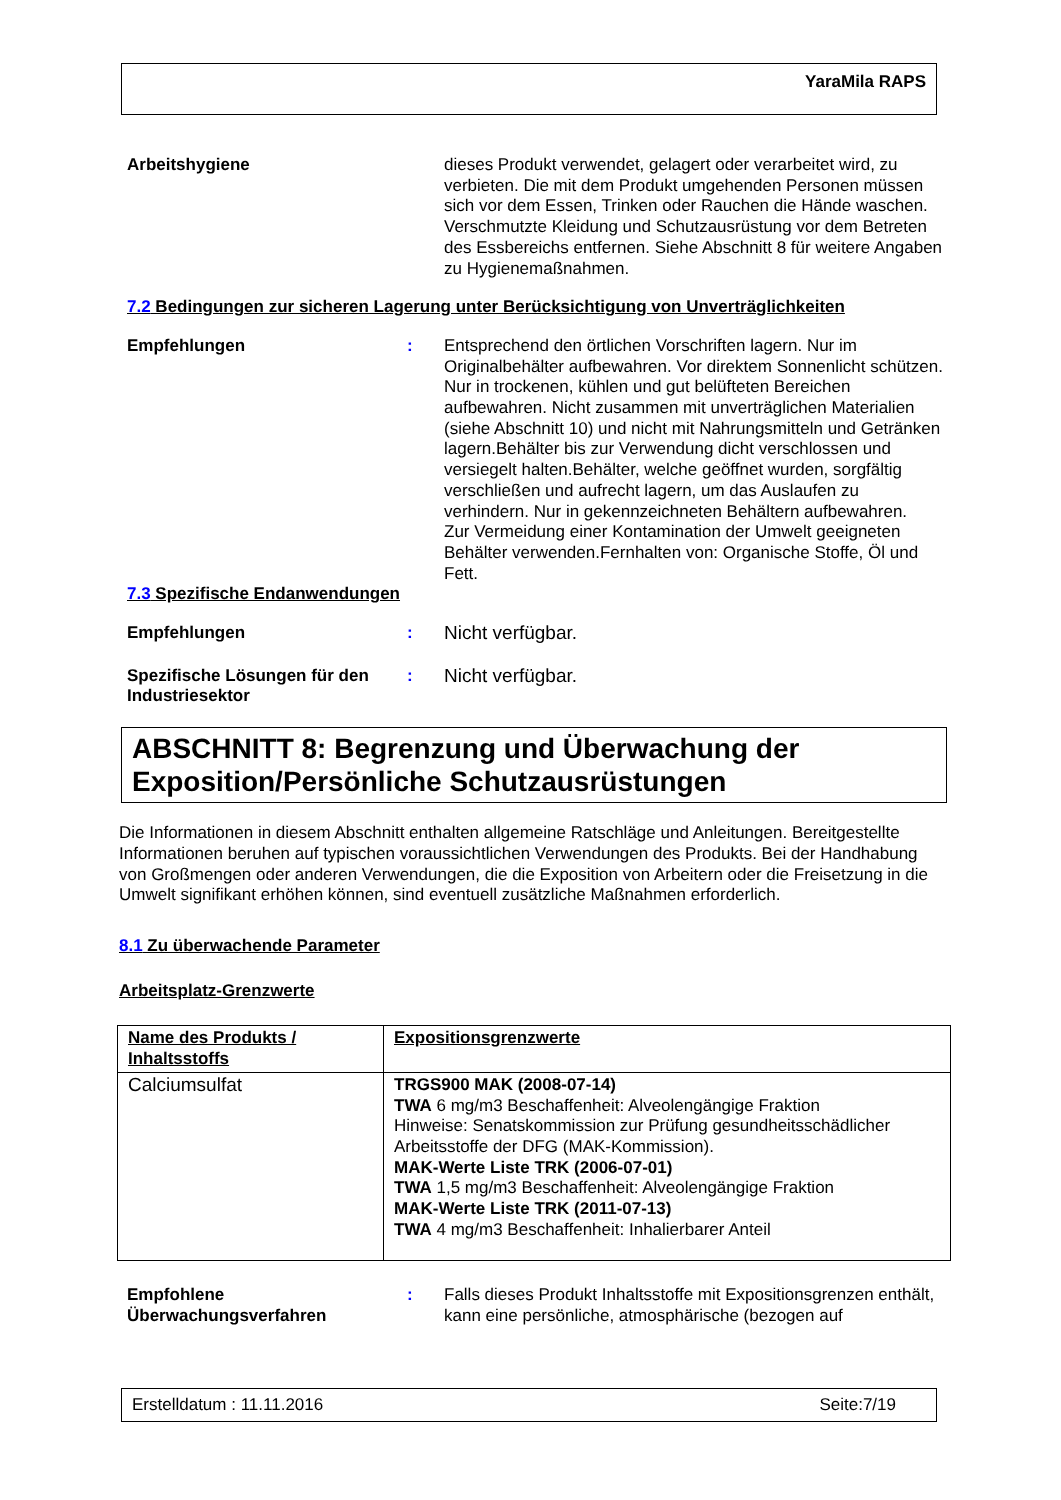YaraMila RAPS
Arbeitshygiene dieses Produkt verwendet, gelagert oder verarbeitet wird, zu verbieten. Die mit dem Produkt umgehenden Personen müssen sich vor dem Essen, Trinken oder Rauchen die Hände waschen. Verschmutzte Kleidung und Schutzausrüstung vor dem Betreten des Essbereichs entfernen. Siehe Abschnitt 8 für weitere Angaben zu Hygienemaßnahmen.
7.2 Bedingungen zur sicheren Lagerung unter Berücksichtigung von Unverträglichkeiten
Empfehlungen : Entsprechend den örtlichen Vorschriften lagern. Nur im Originalbehälter aufbewahren. Vor direktem Sonnenlicht schützen. Nur in trockenen, kühlen und gut belüfteten Bereichen aufbewahren. Nicht zusammen mit unverträglichen Materialien (siehe Abschnitt 10) und nicht mit Nahrungsmitteln und Getränken lagern.Behälter bis zur Verwendung dicht verschlossen und versiegelt halten.Behälter, welche geöffnet wurden, sorgfältig verschließen und aufrecht lagern, um das Auslaufen zu verhindern. Nur in gekennzeichneten Behältern aufbewahren.
Zur Vermeidung einer Kontamination der Umwelt geeigneten Behälter verwenden.Fernhalten von: Organische Stoffe, Öl und Fett.
7.3 Spezifische Endanwendungen
Empfehlungen : Nicht verfügbar.
Spezifische Lösungen für den Industriesektor
: Nicht verfügbar.
ABSCHNITT 8: Begrenzung und Überwachung der Exposition/Persönliche Schutzausrüstungen
Die Informationen in diesem Abschnitt enthalten allgemeine Ratschläge und Anleitungen. Bereitgestellte Informationen beruhen auf typischen voraussichtlichen Verwendungen des Produkts. Bei der Handhabung von Großmengen oder anderen Verwendungen, die die Exposition von Arbeitern oder die Freisetzung in die Umwelt signifikant erhöhen können, sind eventuell zusätzliche Maßnahmen erforderlich.
8.1 Zu überwachende Parameter
Arbeitsplatz-Grenzwerte
| Name des Produkts / Inhaltsstoffs | Expositionsgrenzwerte |
| --- | --- |
| Calciumsulfat | TRGS900 MAK (2008-07-14) TWA 6 mg/m3 Beschaffenheit: Alveolengängige Fraktion Hinweise: Senatskommission zur Prüfung gesundheitsschädlicher Arbeitsstoffe der DFG (MAK-Kommission). MAK-Werte Liste TRK (2006-07-01) TWA 1,5 mg/m3 Beschaffenheit: Alveolengängige Fraktion MAK-Werte Liste TRK (2011-07-13) TWA 4 mg/m3 Beschaffenheit: Inhalierbarer Anteil |
Empfohlene Überwachungsverfahren
: Falls dieses Produkt Inhaltsstoffe mit Expositionsgrenzen enthält, kann eine persönliche, atmosphärische (bezogen auf
Erstelldatum : 11.11.2016 Seite:7/19